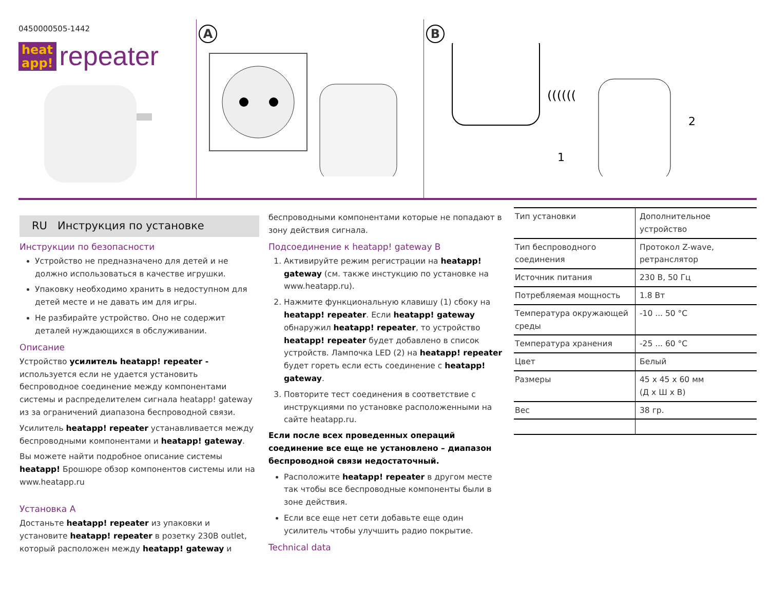0450000505-1442
heat
app! repeater
A B
((((((
2
1
RU Инструкция по установке
Инструкции по безопасности
Устройство не предназначено для детей и не должно использоваться в качестве игрушки.
Упаковку необходимо хранить в недоступном для детей месте и не давать им для игры.
Не разбирайте устройство. Оно не содержит деталей нуждающихся в обслуживании.
Описание
Устройство усилитель heatapp! repeater - используется если не удается установить беспроводное соединение между компонентами системы и распределителем сигнала heatapp! gateway из за ограничений диапазона беспроводной связи.
Усилитель heatapp! repeater устанавливается между беспроводными компонентами и heatapp! gateway.
Вы можете найти подробное описание системы heatapp! Брошюре обзор компонентов системы или на www.heatapp.ru
Установка A
Достаньте heatapp! repeater из упаковки и установите heatapp! repeater в розетку 230В outlet, который расположен между heatapp! gateway и
беспроводными компонентами которые не попадают в зону действия сигнала.
Подсоединение к heatapp! gateway B
1. Активируйте режим регистрации на heatapp! gateway (см. также инстукцию по установке на www.heatapp.ru).
2. Нажмите функциональную клавишу (1) сбоку на heatapp! repeater. Если heatapp! gateway обнаружил heatapp! repeater, то устройство heatapp! repeater будет добавлено в список устройств. Лампочка LED (2) на heatapp! repeater будет гореть если есть соединение с heatapp! gateway.
3. Повторите тест соединения в соответствие с инструкциями по установке расположенными на сайте heatapp.ru.
Если после всех проведенных операций соединение все еще не установлено – диапазон беспроводной связи недостаточный.
Расположите heatapp! repeater в другом месте так чтобы все беспроводные компоненты были в зоне действия.
Если все еще нет сети добавьте еще один усилитель чтобы улучшить радио покрытие.
Technical data
| Тип установки | Дополнительное устройство |
| Тип беспроводного соединения | Протокол Z-wave, ретранслятор |
| Источник питания | 230 В, 50 Гц |
| Потребляемая мощность | 1.8 Вт |
| Температура окружающей среды | -10 ... 50 °C |
| Температура хранения | -25 ... 60 °C |
| Цвет | Белый |
| Размеры | 45 x 45 x 60 мм (Д x Ш x В) |
| Вес | 38 гр. |